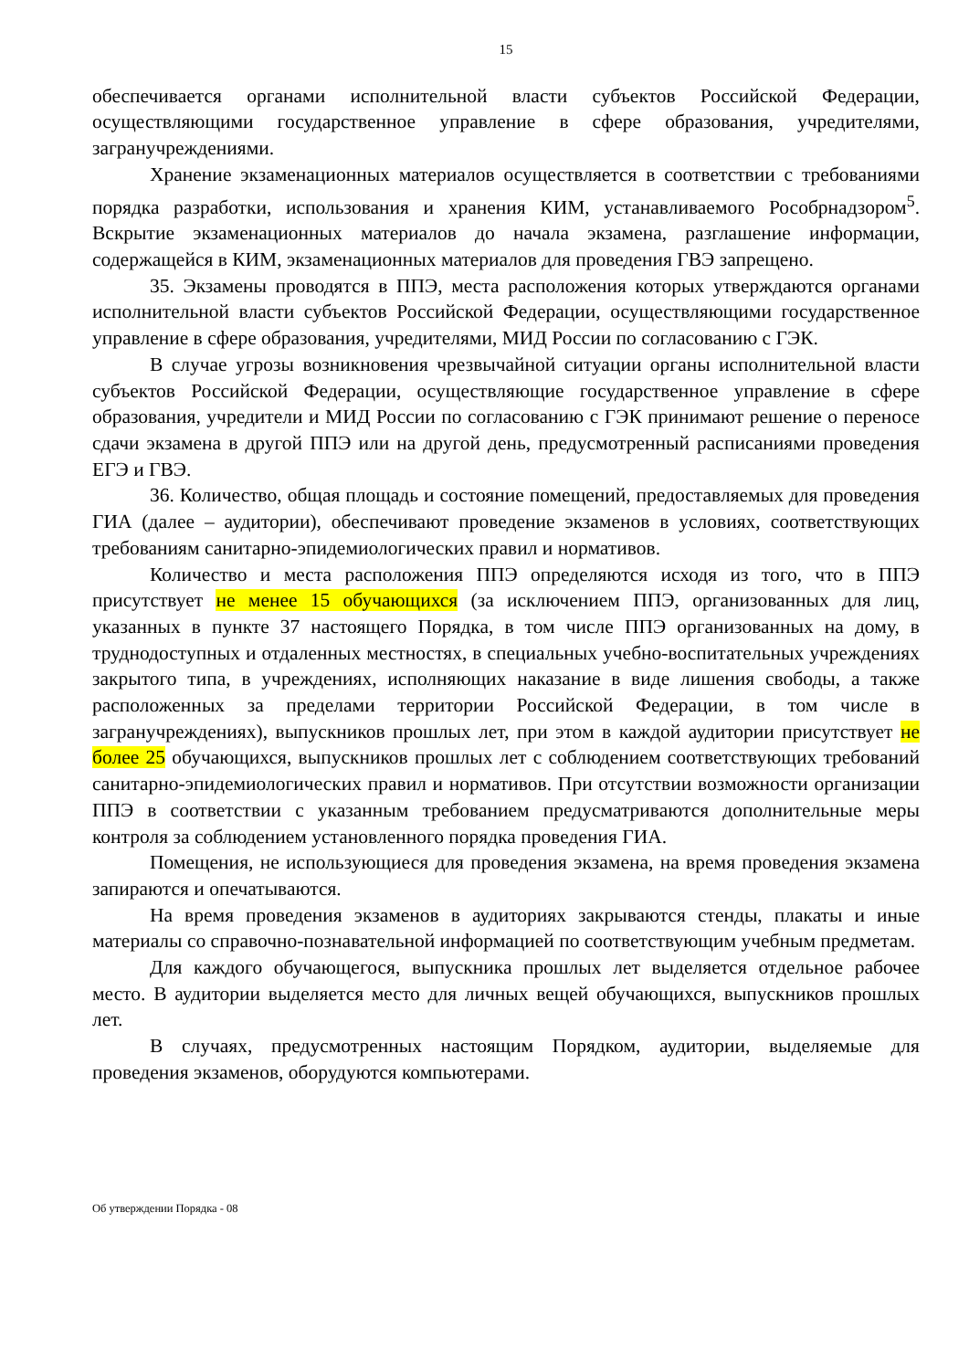15
обеспечивается органами исполнительной власти субъектов Российской Федерации, осуществляющими государственное управление в сфере образования, учредителями, загранучреждениями.
Хранение экзаменационных материалов осуществляется в соответствии с требованиями порядка разработки, использования и хранения КИМ, устанавливаемого Рособрнадзором<sup>5</sup>. Вскрытие экзаменационных материалов до начала экзамена, разглашение информации, содержащейся в КИМ, экзаменационных материалов для проведения ГВЭ запрещено.
35. Экзамены проводятся в ППЭ, места расположения которых утверждаются органами исполнительной власти субъектов Российской Федерации, осуществляющими государственное управление в сфере образования, учредителями, МИД России по согласованию с ГЭК.
В случае угрозы возникновения чрезвычайной ситуации органы исполнительной власти субъектов Российской Федерации, осуществляющие государственное управление в сфере образования, учредители и МИД России по согласованию с ГЭК принимают решение о переносе сдачи экзамена в другой ППЭ или на другой день, предусмотренный расписаниями проведения ЕГЭ и ГВЭ.
36. Количество, общая площадь и состояние помещений, предоставляемых для проведения ГИА (далее – аудитории), обеспечивают проведение экзаменов в условиях, соответствующих требованиям санитарно-эпидемиологических правил и нормативов.
Количество и места расположения ППЭ определяются исходя из того, что в ППЭ присутствует не менее 15 обучающихся (за исключением ППЭ, организованных для лиц, указанных в пункте 37 настоящего Порядка, в том числе ППЭ организованных на дому, в труднодоступных и отдаленных местностях, в специальных учебно-воспитательных учреждениях закрытого типа, в учреждениях, исполняющих наказание в виде лишения свободы, а также расположенных за пределами территории Российской Федерации, в том числе в загранучреждениях), выпускников прошлых лет, при этом в каждой аудитории присутствует не более 25 обучающихся, выпускников прошлых лет с соблюдением соответствующих требований санитарно-эпидемиологических правил и нормативов. При отсутствии возможности организации ППЭ в соответствии с указанным требованием предусматриваются дополнительные меры контроля за соблюдением установленного порядка проведения ГИА.
Помещения, не использующиеся для проведения экзамена, на время проведения экзамена запираются и опечатываются.
На время проведения экзаменов в аудиториях закрываются стенды, плакаты и иные материалы со справочно-познавательной информацией по соответствующим учебным предметам.
Для каждого обучающегося, выпускника прошлых лет выделяется отдельное рабочее место. В аудитории выделяется место для личных вещей обучающихся, выпускников прошлых лет.
В случаях, предусмотренных настоящим Порядком, аудитории, выделяемые для проведения экзаменов, оборудуются компьютерами.
Об утверждении Порядка - 08